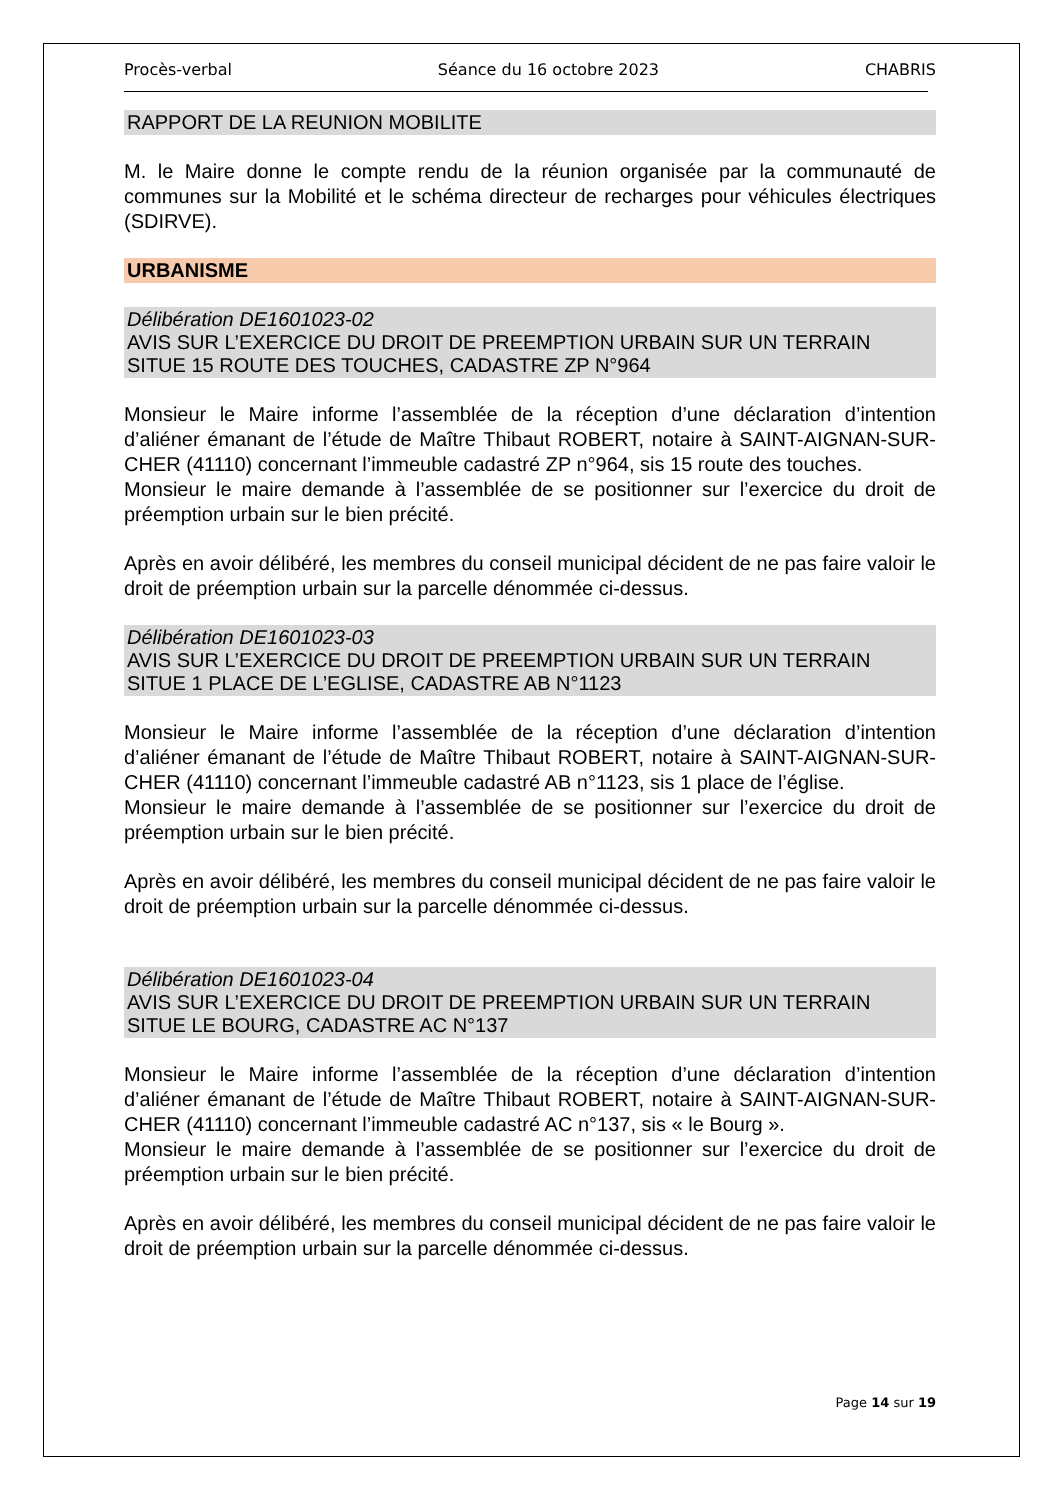Procès-verbal Séance du 16 octobre 2023 CHABRIS
RAPPORT DE LA REUNION MOBILITE
M. le Maire donne le compte rendu de la réunion organisée par la communauté de communes sur la Mobilité et le schéma directeur de recharges pour véhicules électriques (SDIRVE).
URBANISME
Délibération DE1601023-02
AVIS SUR L’EXERCICE DU DROIT DE PREEMPTION URBAIN SUR UN TERRAIN SITUE 15 ROUTE DES TOUCHES, CADASTRE ZP N°964
Monsieur le Maire informe l’assemblée de la réception d’une déclaration d’intention d’aliéner émanant de l’étude de Maître Thibaut ROBERT, notaire à SAINT-AIGNAN-SUR-CHER (41110) concernant l’immeuble cadastré ZP n°964, sis 15 route des touches.
Monsieur le maire demande à l’assemblée de se positionner sur l’exercice du droit de préemption urbain sur le bien précité.
Après en avoir délibéré, les membres du conseil municipal décident de ne pas faire valoir le droit de préemption urbain sur la parcelle dénommée ci-dessus.
Délibération DE1601023-03
AVIS SUR L’EXERCICE DU DROIT DE PREEMPTION URBAIN SUR UN TERRAIN SITUE 1 PLACE DE L’EGLISE, CADASTRE AB N°1123
Monsieur le Maire informe l’assemblée de la réception d’une déclaration d’intention d’aliéner émanant de l’étude de Maître Thibaut ROBERT, notaire à SAINT-AIGNAN-SUR-CHER (41110) concernant l’immeuble cadastré AB n°1123, sis 1 place de l’église.
Monsieur le maire demande à l’assemblée de se positionner sur l’exercice du droit de préemption urbain sur le bien précité.
Après en avoir délibéré, les membres du conseil municipal décident de ne pas faire valoir le droit de préemption urbain sur la parcelle dénommée ci-dessus.
Délibération DE1601023-04
AVIS SUR L’EXERCICE DU DROIT DE PREEMPTION URBAIN SUR UN TERRAIN SITUE LE BOURG, CADASTRE AC N°137
Monsieur le Maire informe l’assemblée de la réception d’une déclaration d’intention d’aliéner émanant de l’étude de Maître Thibaut ROBERT, notaire à SAINT-AIGNAN-SUR-CHER (41110) concernant l’immeuble cadastré AC n°137, sis « le Bourg ».
Monsieur le maire demande à l’assemblée de se positionner sur l’exercice du droit de préemption urbain sur le bien précité.
Après en avoir délibéré, les membres du conseil municipal décident de ne pas faire valoir le droit de préemption urbain sur la parcelle dénommée ci-dessus.
Page 14 sur 19